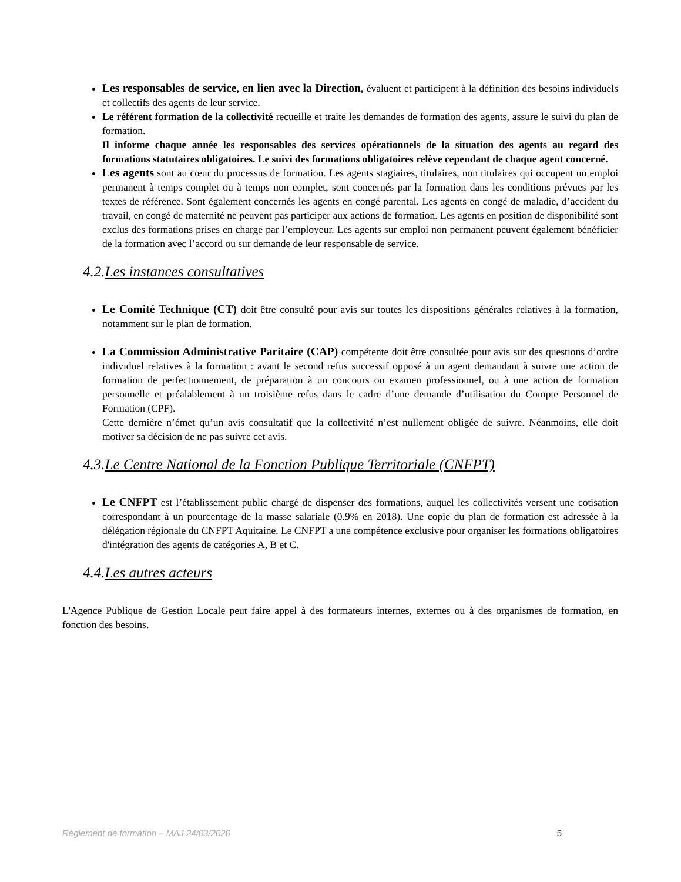Les responsables de service, en lien avec la Direction, évaluent et participent à la définition des besoins individuels et collectifs des agents de leur service.
Le référent formation de la collectivité recueille et traite les demandes de formation des agents, assure le suivi du plan de formation.
Il informe chaque année les responsables des services opérationnels de la situation des agents au regard des formations statutaires obligatoires. Le suivi des formations obligatoires relève cependant de chaque agent concerné.
Les agents sont au cœur du processus de formation. Les agents stagiaires, titulaires, non titulaires qui occupent un emploi permanent à temps complet ou à temps non complet, sont concernés par la formation dans les conditions prévues par les textes de référence. Sont également concernés les agents en congé parental. Les agents en congé de maladie, d’accident du travail, en congé de maternité ne peuvent pas participer aux actions de formation. Les agents en position de disponibilité sont exclus des formations prises en charge par l’employeur. Les agents sur emploi non permanent peuvent également bénéficier de la formation avec l’accord ou sur demande de leur responsable de service.
4.2.Les instances consultatives
Le Comité Technique (CT) doit être consulté pour avis sur toutes les dispositions générales relatives à la formation, notamment sur le plan de formation.
La Commission Administrative Paritaire (CAP) compétente doit être consultée pour avis sur des questions d’ordre individuel relatives à la formation : avant le second refus successif opposé à un agent demandant à suivre une action de formation de perfectionnement, de préparation à un concours ou examen professionnel, ou à une action de formation personnelle et préalablement à un troisième refus dans le cadre d’une demande d’utilisation du Compte Personnel de Formation (CPF).
Cette dernière n’émet qu’un avis consultatif que la collectivité n’est nullement obligée de suivre. Néanmoins, elle doit motiver sa décision de ne pas suivre cet avis.
4.3.Le Centre National de la Fonction Publique Territoriale (CNFPT)
Le CNFPT est l’établissement public chargé de dispenser des formations, auquel les collectivités versent une cotisation correspondant à un pourcentage de la masse salariale (0.9% en 2018). Une copie du plan de formation est adressée à la délégation régionale du CNFPT Aquitaine. Le CNFPT a une compétence exclusive pour organiser les formations obligatoires d'intégration des agents de catégories A, B et C.
4.4.Les autres acteurs
L'Agence Publique de Gestion Locale peut faire appel à des formateurs internes, externes ou à des organismes de formation, en fonction des besoins.
Règlement de formation – MAJ 24/03/2020 5